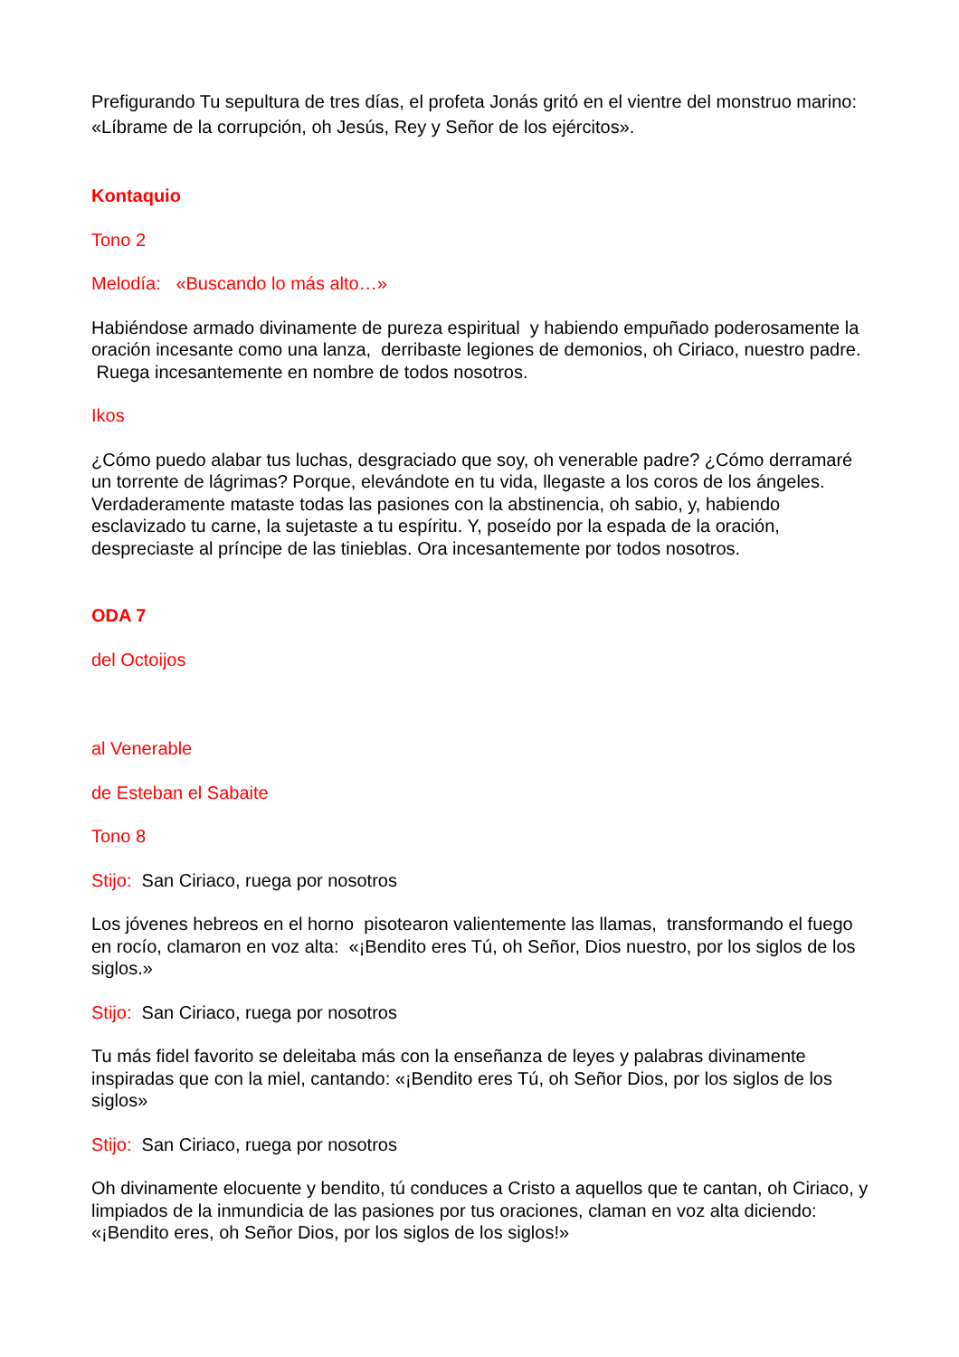Prefigurando Tu sepultura de tres días, el profeta Jonás gritó en el vientre del monstruo marino: «Líbrame de la corrupción, oh Jesús, Rey y Señor de los ejércitos».
Kontaquio
Tono 2
Melodía: «Buscando lo más alto…»
Habiéndose armado divinamente de pureza espiritual y habiendo empuñado poderosamente la oración incesante como una lanza, derribaste legiones de demonios, oh Ciriaco, nuestro padre. Ruega incesantemente en nombre de todos nosotros.
Ikos
¿Cómo puedo alabar tus luchas, desgraciado que soy, oh venerable padre? ¿Cómo derramaré un torrente de lágrimas? Porque, elevándote en tu vida, llegaste a los coros de los ángeles. Verdaderamente mataste todas las pasiones con la abstinencia, oh sabio, y, habiendo esclavizado tu carne, la sujetaste a tu espíritu. Y, poseído por la espada de la oración, despreciaste al príncipe de las tinieblas. Ora incesantemente por todos nosotros.
ODA 7
del Octoijos
al Venerable
de Esteban el Sabaite
Tono 8
Stijo: San Ciriaco, ruega por nosotros
Los jóvenes hebreos en el horno pisotearon valientemente las llamas, transformando el fuego en rocío, clamaron en voz alta: «¡Bendito eres Tú, oh Señor, Dios nuestro, por los siglos de los siglos.»
Stijo: San Ciriaco, ruega por nosotros
Tu más fidel favorito se deleitaba más con la enseñanza de leyes y palabras divinamente inspiradas que con la miel, cantando: «¡Bendito eres Tú, oh Señor Dios, por los siglos de los siglos»
Stijo: San Ciriaco, ruega por nosotros
Oh divinamente elocuente y bendito, tú conduces a Cristo a aquellos que te cantan, oh Ciriaco, y limpiados de la inmundicia de las pasiones por tus oraciones, claman en voz alta diciendo: «¡Bendito eres, oh Señor Dios, por los siglos de los siglos!»